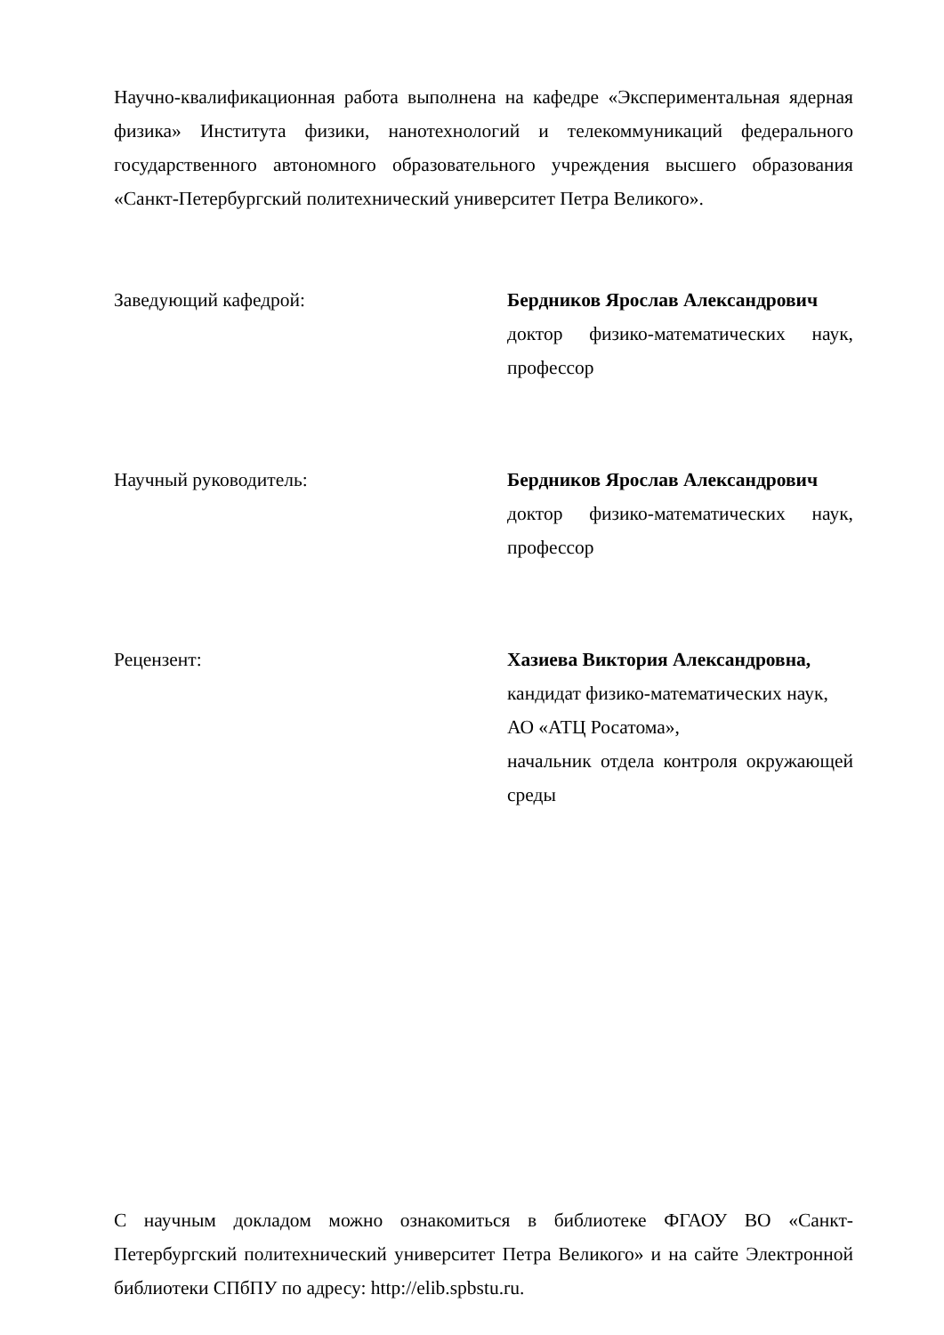Научно-квалификационная работа выполнена на кафедре «Экспериментальная ядерная физика» Института физики, нанотехнологий и телекоммуникаций федерального государственного автономного образовательного учреждения высшего образования «Санкт-Петербургский политехнический университет Петра Великого».
Заведующий кафедрой: Бердников Ярослав Александрович
доктор физико-математических наук, профессор
Научный руководитель: Бердников Ярослав Александрович
доктор физико-математических наук, профессор
Рецензент: Хазиева Виктория Александровна,
кандидат физико-математических наук,
АО «АТЦ Росатома»,
начальник отдела контроля окружающей среды
С научным докладом можно ознакомиться в библиотеке ФГАОУ ВО «Санкт-Петербургский политехнический университет Петра Великого» и на сайте Электронной библиотеки СПбПУ по адресу: http://elib.spbstu.ru.